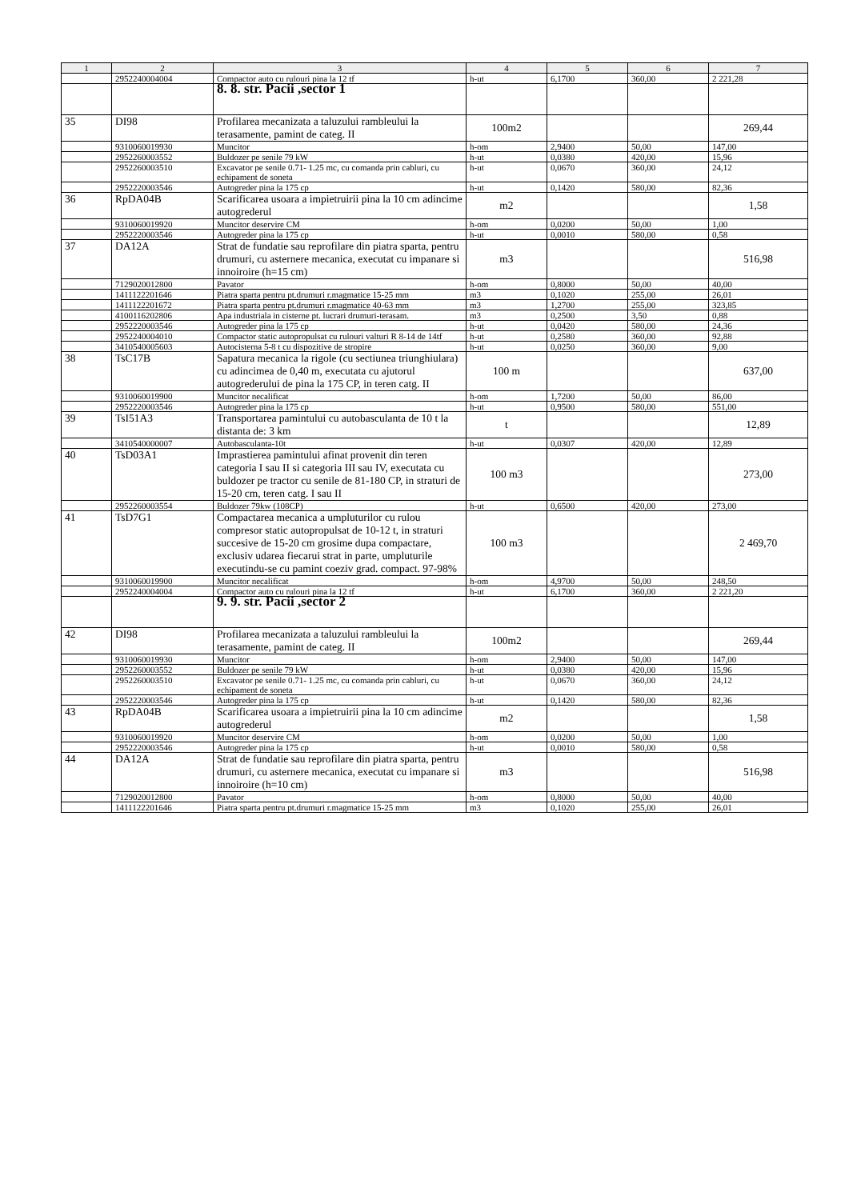| 1 | 2 | 3 | 4 | 5 | 6 | 7 |
| --- | --- | --- | --- | --- | --- | --- |
| | 2952240004004 | Compactor auto cu rulouri pina la 12 tf | h-ut | 6,1700 | 360,00 | 2 221,28 |
| | | 8. 8. str. Pacii ,sector 1 | | | | |
| 35 | DI98 | Profilarea mecanizata a taluzului rambleului la terasamente, pamint de categ. II | 100m2 | | | 269,44 |
| | 9310060019930 | Muncitor | h-om | 2,9400 | 50,00 | 147,00 |
| | 2952260003552 | Buldozer pe senile 79 kW | h-ut | 0,0380 | 420,00 | 15,96 |
| | 2952260003510 | Excavator pe senile 0.71- 1.25 mc, cu comanda prin cabluri, cu echipament de soneta | h-ut | 0,0670 | 360,00 | 24,12 |
| | 2952220003546 | Autogreder pina la 175 cp | h-ut | 0,1420 | 580,00 | 82,36 |
| 36 | RpDA04B | Scarificarea usoara a impietruirii pina la 10 cm adincime autogrederul | m2 | | | 1,58 |
| | 9310060019920 | Muncitor deservire CM | h-om | 0,0200 | 50,00 | 1,00 |
| | 2952220003546 | Autogreder pina la 175 cp | h-ut | 0,0010 | 580,00 | 0,58 |
| 37 | DA12A | Strat de fundatie sau reprofilare din piatra sparta, pentru drumuri, cu asternere mecanica, executat cu impanare si innoiroire (h=15 cm) | m3 | | | 516,98 |
| | 7129020012800 | Pavator | h-om | 0,8000 | 50,00 | 40,00 |
| | 1411122201646 | Piatra sparta pentru pt.drumuri r.magmatice 15-25 mm | m3 | 0,1020 | 255,00 | 26,01 |
| | 1411122201672 | Piatra sparta pentru pt.drumuri r.magmatice 40-63 mm | m3 | 1,2700 | 255,00 | 323,85 |
| | 4100116202806 | Apa industriala in cisterne pt. lucrari drumuri-terasam. | m3 | 0,2500 | 3,50 | 0,88 |
| | 2952220003546 | Autogreder pina la 175 cp | h-ut | 0,0420 | 580,00 | 24,36 |
| | 2952240004010 | Compactor static autopropulsat cu rulouri valturi R 8-14 de 14tf | h-ut | 0,2580 | 360,00 | 92,88 |
| | 3410540005603 | Autocisterna 5-8 t cu dispozitive de stropire | h-ut | 0,0250 | 360,00 | 9,00 |
| 38 | TsC17B | Sapatura mecanica la rigole (cu sectiunea triunghiulara) cu adincimea de 0,40 m, executata cu ajutorul autogrederului de pina la 175 CP, in teren catg. II | 100 m | | | 637,00 |
| | 9310060019900 | Muncitor necalificat | h-om | 1,7200 | 50,00 | 86,00 |
| | 2952220003546 | Autogreder pina la 175 cp | h-ut | 0,9500 | 580,00 | 551,00 |
| 39 | TsI51A3 | Transportarea pamintului cu autobasculanta de 10 t la distanta de: 3 km | t | | | 12,89 |
| | 3410540000007 | Autobasculanta-10t | h-ut | 0,0307 | 420,00 | 12,89 |
| 40 | TsD03A1 | Imprastierea pamintului afinat provenit din teren categoria I sau II si categoria III sau IV, executata cu buldozer pe tractor cu senile de 81-180 CP, in straturi de 15-20 cm, teren catg. I sau II | 100 m3 | | | 273,00 |
| | 2952260003554 | Buldozer 79kw (108CP) | h-ut | 0,6500 | 420,00 | 273,00 |
| 41 | TsD7G1 | Compactarea mecanica a umpluturilor cu rulou compresor static autopropulsat de 10-12 t, in straturi succesive de 15-20 cm grosime dupa compactare, exclusiv udarea fiecarui strat in parte, umpluturile executindu-se cu pamint coeziv grad. compact. 97-98% | 100 m3 | | | 2 469,70 |
| | 9310060019900 | Muncitor necalificat | h-om | 4,9700 | 50,00 | 248,50 |
| | 2952240004004 | Compactor auto cu rulouri pina la 12 tf | h-ut | 6,1700 | 360,00 | 2 221,20 |
| | | 9. 9. str. Pacii ,sector 2 | | | | |
| 42 | DI98 | Profilarea mecanizata a taluzului rambleului la terasamente, pamint de categ. II | 100m2 | | | 269,44 |
| | 9310060019930 | Muncitor | h-om | 2,9400 | 50,00 | 147,00 |
| | 2952260003552 | Buldozer pe senile 79 kW | h-ut | 0,0380 | 420,00 | 15,96 |
| | 2952260003510 | Excavator pe senile 0.71- 1.25 mc, cu comanda prin cabluri, cu echipament de soneta | h-ut | 0,0670 | 360,00 | 24,12 |
| | 2952220003546 | Autogreder pina la 175 cp | h-ut | 0,1420 | 580,00 | 82,36 |
| 43 | RpDA04B | Scarificarea usoara a impietruirii pina la 10 cm adincime autogrederul | m2 | | | 1,58 |
| | 9310060019920 | Muncitor deservire CM | h-om | 0,0200 | 50,00 | 1,00 |
| | 2952220003546 | Autogreder pina la 175 cp | h-ut | 0,0010 | 580,00 | 0,58 |
| 44 | DA12A | Strat de fundatie sau reprofilare din piatra sparta, pentru drumuri, cu asternere mecanica, executat cu impanare si innoiroire (h=10 cm) | m3 | | | 516,98 |
| | 7129020012800 | Pavator | h-om | 0,8000 | 50,00 | 40,00 |
| | 1411122201646 | Piatra sparta pentru pt.drumuri r.magmatice 15-25 mm | m3 | 0,1020 | 255,00 | 26,01 |